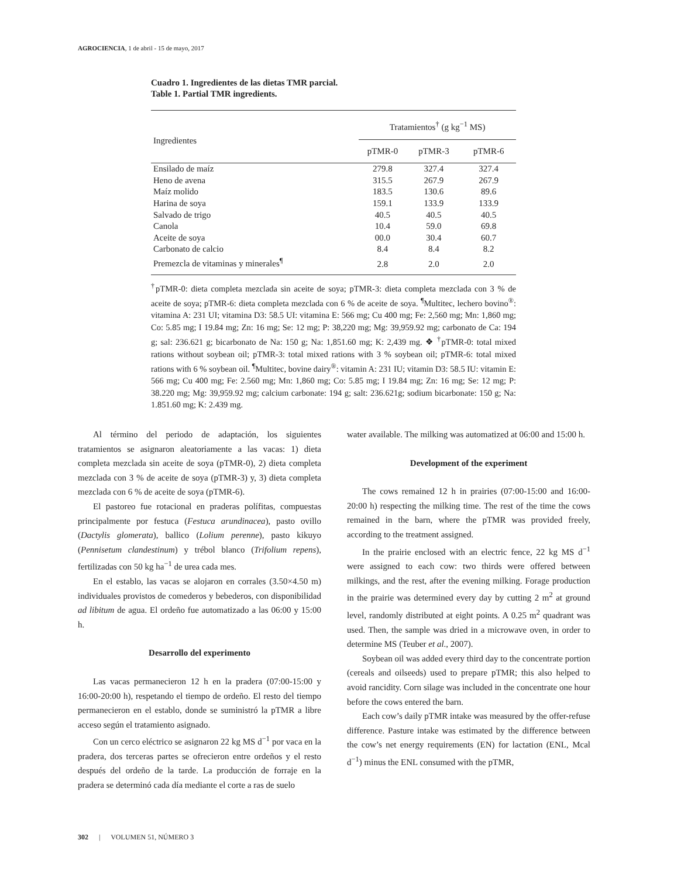AGROCIENCIA, 1 de abril - 15 de mayo, 2017
Cuadro 1. Ingredientes de las dietas TMR parcial.
Table 1. Partial TMR ingredients.
| Ingredientes | Tratamientos<sup>†</sup> (g kg<sup>−1</sup> MS) | | |
| | pTMR-0 | pTMR-3 | pTMR-6 |
| Ensilado de maíz | 279.8 | 327.4 | 327.4 |
| Heno de avena | 315.5 | 267.9 | 267.9 |
| Maíz molido | 183.5 | 130.6 | 89.6 |
| Harina de soya | 159.1 | 133.9 | 133.9 |
| Salvado de trigo | 40.5 | 40.5 | 40.5 |
| Canola | 10.4 | 59.0 | 69.8 |
| Aceite de soya | 00.0 | 30.4 | 60.7 |
| Carbonato de calcio | 8.4 | 8.4 | 8.2 |
| Premezcla de vitaminas y minerales<sup>¶</sup> | 2.8 | 2.0 | 2.0 |
<sup>†</sup> pTMR-0: dieta completa mezclada sin aceite de soya; pTMR-3: dieta completa mezclada con 3 % de aceite de soya; pTMR-6: dieta completa mezclada con 6 % de aceite de soya. <sup>¶</sup>Multitec, lechero bovino<sup>®</sup>: vitamina A: 231 UI; vitamina D3: 58.5 UI: vitamina E: 566 mg; Cu 400 mg; Fe: 2,560 mg; Mn: 1,860 mg; Co: 5.85 mg; I 19.84 mg; Zn: 16 mg; Se: 12 mg; P: 38,220 mg; Mg: 39,959.92 mg; carbonato de Ca: 194 g; sal: 236.621 g; bicarbonato de Na: 150 g; Na: 1,851.60 mg; K: 2,439 mg. ❖ <sup>†</sup>pTMR-0: total mixed rations without soybean oil; pTMR-3: total mixed rations with 3 % soybean oil; pTMR-6: total mixed rations with 6 % soybean oil. <sup>¶</sup>Multitec, bovine dairy<sup>®</sup>: vitamin A: 231 IU; vitamin D3: 58.5 IU: vitamin E: 566 mg; Cu 400 mg; Fe: 2.560 mg; Mn: 1,860 mg; Co: 5.85 mg; I 19.84 mg; Zn: 16 mg; Se: 12 mg; P: 38.220 mg; Mg: 39,959.92 mg; calcium carbonate: 194 g; salt: 236.621g; sodium bicarbonate: 150 g; Na: 1.851.60 mg; K: 2.439 mg.
Al término del periodo de adaptación, los siguientes tratamientos se asignaron aleatoriamente a las vacas: 1) dieta completa mezclada sin aceite de soya (pTMR-0), 2) dieta completa mezclada con 3 % de aceite de soya (pTMR-3) y, 3) dieta completa mezclada con 6 % de aceite de soya (pTMR-6).
El pastoreo fue rotacional en praderas polífitas, compuestas principalmente por festuca (Festuca arundinacea), pasto ovillo (Dactylis glomerata), ballico (Lolium perenne), pasto kikuyo (Pennisetum clandestinum) y trébol blanco (Trifolium repens), fertilizadas con 50 kg ha<sup>−1</sup> de urea cada mes.
En el establo, las vacas se alojaron en corrales (3.50×4.50 m) individuales provistos de comederos y bebederos, con disponibilidad ad libitum de agua. El ordeño fue automatizado a las 06:00 y 15:00 h.
Desarrollo del experimento
Las vacas permanecieron 12 h en la pradera (07:00-15:00 y 16:00-20:00 h), respetando el tiempo de ordeño. El resto del tiempo permanecieron en el establo, donde se suministró la pTMR a libre acceso según el tratamiento asignado.
Con un cerco eléctrico se asignaron 22 kg MS d<sup>−1</sup> por vaca en la pradera, dos terceras partes se ofrecieron entre ordeños y el resto después del ordeño de la tarde. La producción de forraje en la pradera se determinó cada día mediante el corte a ras de suelo
water available. The milking was automatized at 06:00 and 15:00 h.
Development of the experiment
The cows remained 12 h in prairies (07:00-15:00 and 16:00-20:00 h) respecting the milking time. The rest of the time the cows remained in the barn, where the pTMR was provided freely, according to the treatment assigned.
In the prairie enclosed with an electric fence, 22 kg MS d<sup>−1</sup> were assigned to each cow: two thirds were offered between milkings, and the rest, after the evening milking. Forage production in the prairie was determined every day by cutting 2 m<sup>2</sup> at ground level, randomly distributed at eight points. A 0.25 m<sup>2</sup> quadrant was used. Then, the sample was dried in a microwave oven, in order to determine MS (Teuber et al., 2007).
Soybean oil was added every third day to the concentrate portion (cereals and oilseeds) used to prepare pTMR; this also helped to avoid rancidity. Corn silage was included in the concentrate one hour before the cows entered the barn.
Each cow’s daily pTMR intake was measured by the offer-refuse difference. Pasture intake was estimated by the difference between the cow’s net energy requirements (EN) for lactation (ENL, Mcal d<sup>−1</sup>) minus the ENL consumed with the pTMR,
302 | VOLUMEN 51, NÚMERO 3